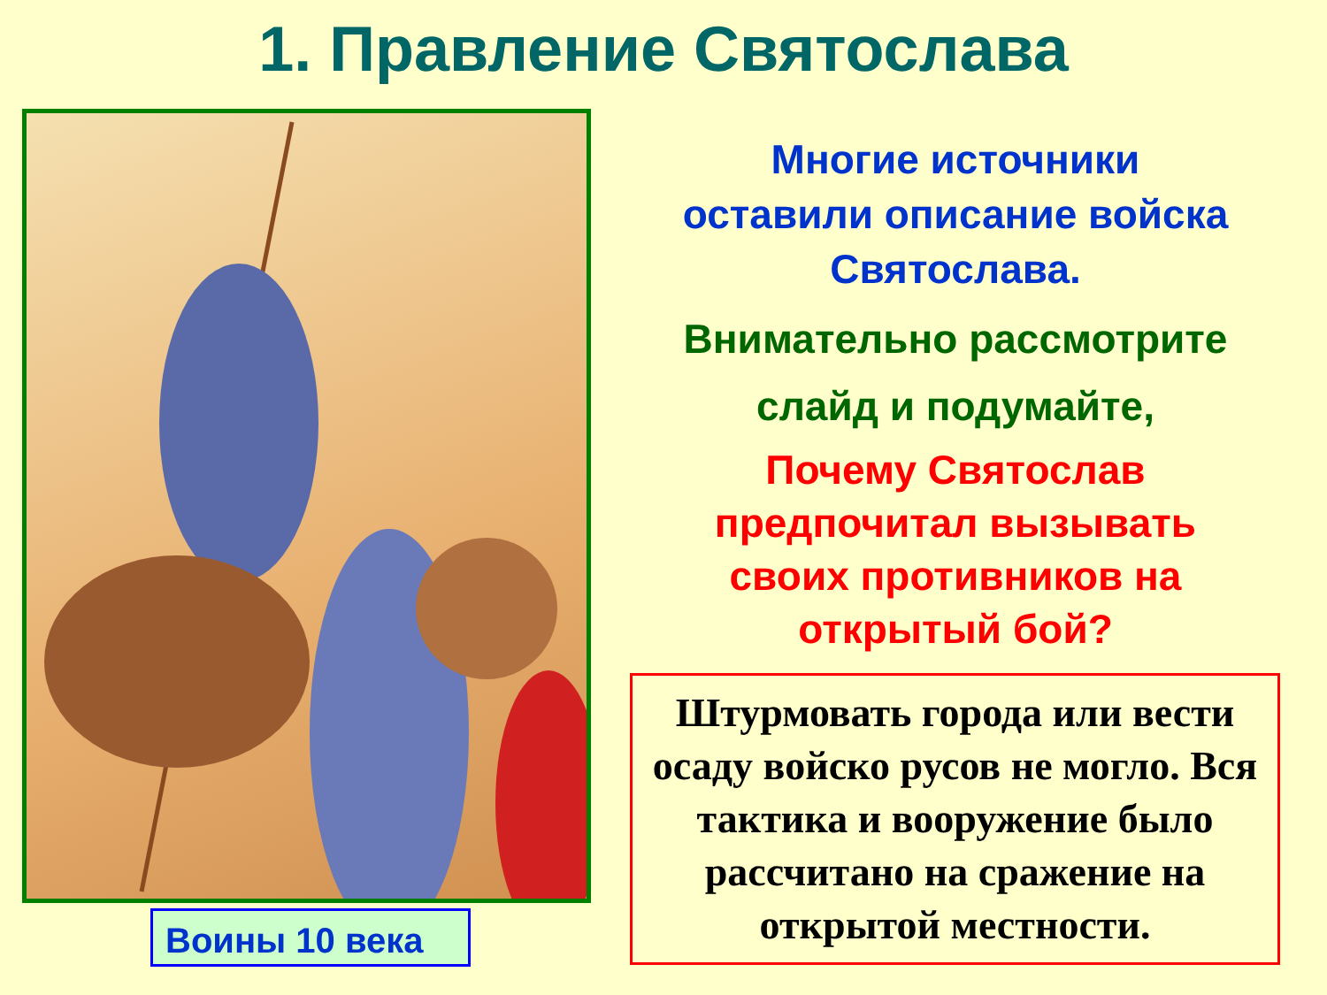1. Правление Святослава
Воины 10 века
Многие источники
оставили описание войска
Святослава.
Внимательно рассмотрите
слайд и подумайте,
Почему Святослав
предпочитал вызывать
своих противников на
открытый бой?
Штурмовать города или вести осаду войско русов не могло. Вся тактика и вооружение было рассчитано на сражение на открытой местности.